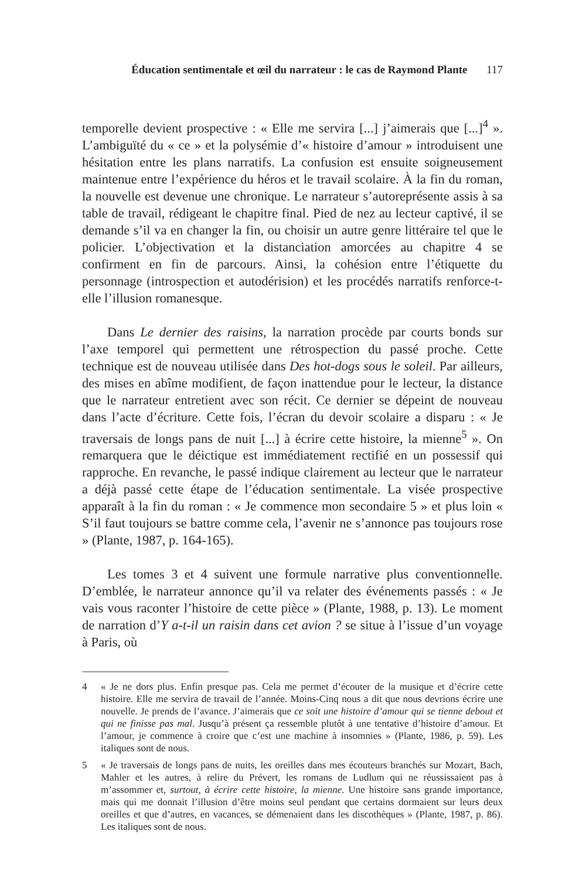Éducation sentimentale et œil du narrateur : le cas de Raymond Plante 117
temporelle devient prospective : « Elle me servira [...] j’aimerais que [...]<sup>4</sup> ». L’ambiguïté du « ce » et la polysémie d’« histoire d’amour » introduisent une hésitation entre les plans narratifs. La confusion est ensuite soigneusement maintenue entre l’expérience du héros et le travail scolaire. À la fin du roman, la nouvelle est devenue une chronique. Le narrateur s’autoreprésente assis à sa table de travail, rédigeant le chapitre final. Pied de nez au lecteur captivé, il se demande s’il va en changer la fin, ou choisir un autre genre littéraire tel que le policier. L’objectivation et la distanciation amorcées au chapitre 4 se confirment en fin de parcours. Ainsi, la cohésion entre l’étiquette du personnage (introspection et autodérision) et les procédés narratifs renforce-t-elle l’illusion romanesque.
Dans Le dernier des raisins, la narration procède par courts bonds sur l’axe temporel qui permettent une rétrospection du passé proche. Cette technique est de nouveau utilisée dans Des hot-dogs sous le soleil. Par ailleurs, des mises en abîme modifient, de façon inattendue pour le lecteur, la distance que le narrateur entretient avec son récit. Ce dernier se dépeint de nouveau dans l’acte d’écriture. Cette fois, l’écran du devoir scolaire a disparu : « Je traversais de longs pans de nuit [...] à écrire cette histoire, la mienne<sup>5</sup> ». On remarquera que le déictique est immédiatement rectifié en un possessif qui rapproche. En revanche, le passé indique clairement au lecteur que le narrateur a déjà passé cette étape de l’éducation sentimentale. La visée prospective apparaît à la fin du roman : « Je commence mon secondaire 5 » et plus loin « S’il faut toujours se battre comme cela, l’avenir ne s’annonce pas toujours rose » (Plante, 1987, p. 164-165).
Les tomes 3 et 4 suivent une formule narrative plus conventionnelle. D’emblée, le narrateur annonce qu’il va relater des événements passés : « Je vais vous raconter l’histoire de cette pièce » (Plante, 1988, p. 13). Le moment de narration d’Y a-t-il un raisin dans cet avion ? se situe à l’issue d’un voyage à Paris, où
4 « Je ne dors plus. Enfin presque pas. Cela me permet d’écouter de la musique et d’écrire cette histoire. Elle me servira de travail de l’année. Moins-Cinq nous a dit que nous devrions écrire une nouvelle. Je prends de l’avance. J’aimerais que ce soit une histoire d’amour qui se tienne debout et qui ne finisse pas mal. Jusqu’à présent ça ressemble plutôt à une tentative d’histoire d’amour. Et l’amour, je commence à croire que c’est une machine à insomnies » (Plante, 1986, p. 59). Les italiques sont de nous.
5 « Je traversais de longs pans de nuits, les oreilles dans mes écouteurs branchés sur Mozart, Bach, Mahler et les autres, à relire du Prévert, les romans de Ludlum qui ne réussissaient pas à m’assommer et, surtout, à écrire cette histoire, la mienne. Une histoire sans grande importance, mais qui me donnait l’illusion d’être moins seul pendant que certains dormaient sur leurs deux oreilles et que d’autres, en vacances, se démenaient dans les discothèques » (Plante, 1987, p. 86). Les italiques sont de nous.